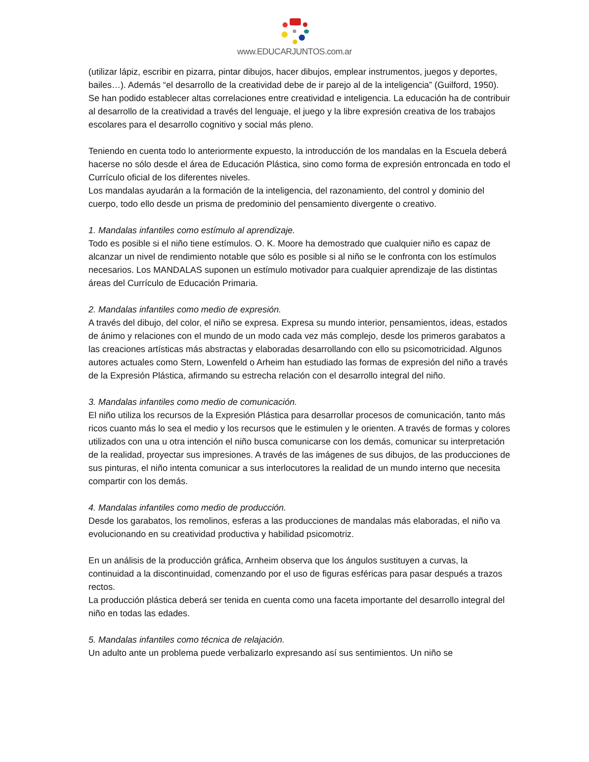www.EDUCARJUNTOS.com.ar
(utilizar lápiz, escribir en pizarra, pintar dibujos, hacer dibujos, emplear instrumentos, juegos y deportes, bailes…). Además “el desarrollo de la creatividad debe de ir parejo al de la inteligencia” (Guilford, 1950). Se han podido establecer altas correlaciones entre creatividad e inteligencia. La educación ha de contribuir al desarrollo de la creatividad a través del lenguaje, el juego y la libre expresión creativa de los trabajos escolares para el desarrollo cognitivo y social más pleno.
Teniendo en cuenta todo lo anteriormente expuesto, la introducción de los mandalas en la Escuela deberá hacerse no sólo desde el área de Educación Plástica, sino como forma de expresión entroncada en todo el Currículo oficial de los diferentes niveles.
Los mandalas ayudarán a la formación de la inteligencia, del razonamiento, del control y dominio del cuerpo, todo ello desde un prisma de predominio del pensamiento divergente o creativo.
1. Mandalas infantiles como estímulo al aprendizaje.
Todo es posible si el niño tiene estímulos. O. K. Moore ha demostrado que cualquier niño es capaz de alcanzar un nivel de rendimiento notable que sólo es posible si al niño se le confronta con los estímulos necesarios. Los MANDALAS suponen un estímulo motivador para cualquier aprendizaje de las distintas áreas del Currículo de Educación Primaria.
2. Mandalas infantiles como medio de expresión.
A través del dibujo, del color, el niño se expresa. Expresa su mundo interior, pensamientos, ideas, estados de ánimo y relaciones con el mundo de un modo cada vez más complejo, desde los primeros garabatos a las creaciones artísticas más abstractas y elaboradas desarrollando con ello su psicomotricidad. Algunos autores actuales como Stern, Lowenfeld o Arheim han estudiado las formas de expresión del niño a través de la Expresión Plástica, afirmando su estrecha relación con el desarrollo integral del niño.
3. Mandalas infantiles como medio de comunicación.
El niño utiliza los recursos de la Expresión Plástica para desarrollar procesos de comunicación, tanto más ricos cuanto más lo sea el medio y los recursos que le estimulen y le orienten. A través de formas y colores utilizados con una u otra intención el niño busca comunicarse con los demás, comunicar su interpretación de la realidad, proyectar sus impresiones. A través de las imágenes de sus dibujos, de las producciones de sus pinturas, el niño intenta comunicar a sus interlocutores la realidad de un mundo interno que necesita compartir con los demás.
4. Mandalas infantiles como medio de producción.
Desde los garabatos, los remolinos, esferas a las producciones de mandalas más elaboradas, el niño va evolucionando en su creatividad productiva y habilidad psicomotriz.
En un análisis de la producción gráfica, Arnheim observa que los ángulos sustituyen a curvas, la continuidad a la discontinuidad, comenzando por el uso de figuras esféricas para pasar después a trazos rectos.
La producción plástica deberá ser tenida en cuenta como una faceta importante del desarrollo integral del niño en todas las edades.
5. Mandalas infantiles como técnica de relajación.
Un adulto ante un problema puede verbalizarlo expresando así sus sentimientos. Un niño se